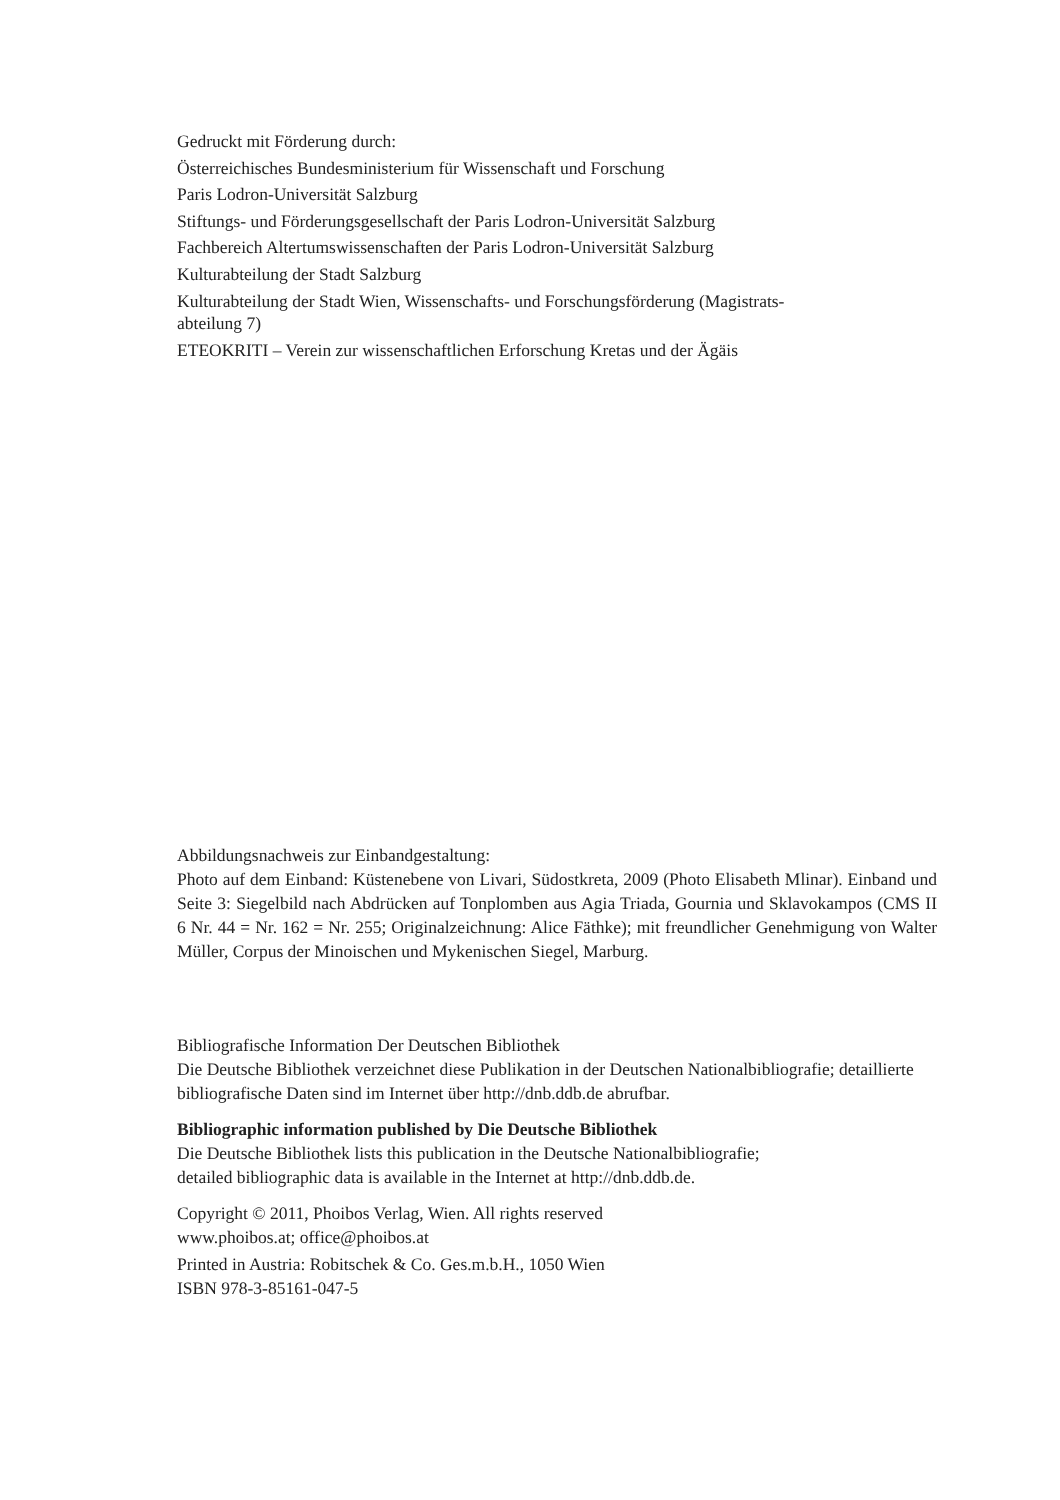Gedruckt mit Förderung durch:
Österreichisches Bundesministerium für Wissenschaft und Forschung
Paris Lodron-Universität Salzburg
Stiftungs- und Förderungsgesellschaft der Paris Lodron-Universität Salzburg
Fachbereich Altertumswissenschaften der Paris Lodron-Universität Salzburg
Kulturabteilung der Stadt Salzburg
Kulturabteilung der Stadt Wien, Wissenschafts- und Forschungsförderung (Magistrats-
abteilung 7)
ETEOKRITI – Verein zur wissenschaftlichen Erforschung Kretas und der Ägäis
Abbildungsnachweis zur Einbandgestaltung:
Photo auf dem Einband: Küstenebene von Livari, Südostkreta, 2009 (Photo Elisabeth Mlinar). Einband und Seite 3: Siegelbild nach Abdrücken auf Tonplomben aus Agia Triada, Gournia und Sklavokampos (CMS II 6 Nr. 44 = Nr. 162 = Nr. 255; Originalzeichnung: Alice Fäthke); mit freundlicher Genehmigung von Walter Müller, Corpus der Minoischen und Mykenischen Siegel, Marburg.
Bibliografische Information Der Deutschen Bibliothek
Die Deutsche Bibliothek verzeichnet diese Publikation in der Deutschen Nationalbibliografie; detaillierte bibliografische Daten sind im Internet über http://dnb.ddb.de abrufbar.
Bibliographic information published by Die Deutsche Bibliothek
Die Deutsche Bibliothek lists this publication in the Deutsche Nationalbibliografie;
detailed bibliographic data is available in the Internet at http://dnb.ddb.de.
Copyright © 2011, Phoibos Verlag, Wien. All rights reserved
www.phoibos.at; office@phoibos.at
Printed in Austria: Robitschek & Co. Ges.m.b.H., 1050 Wien
ISBN 978-3-85161-047-5